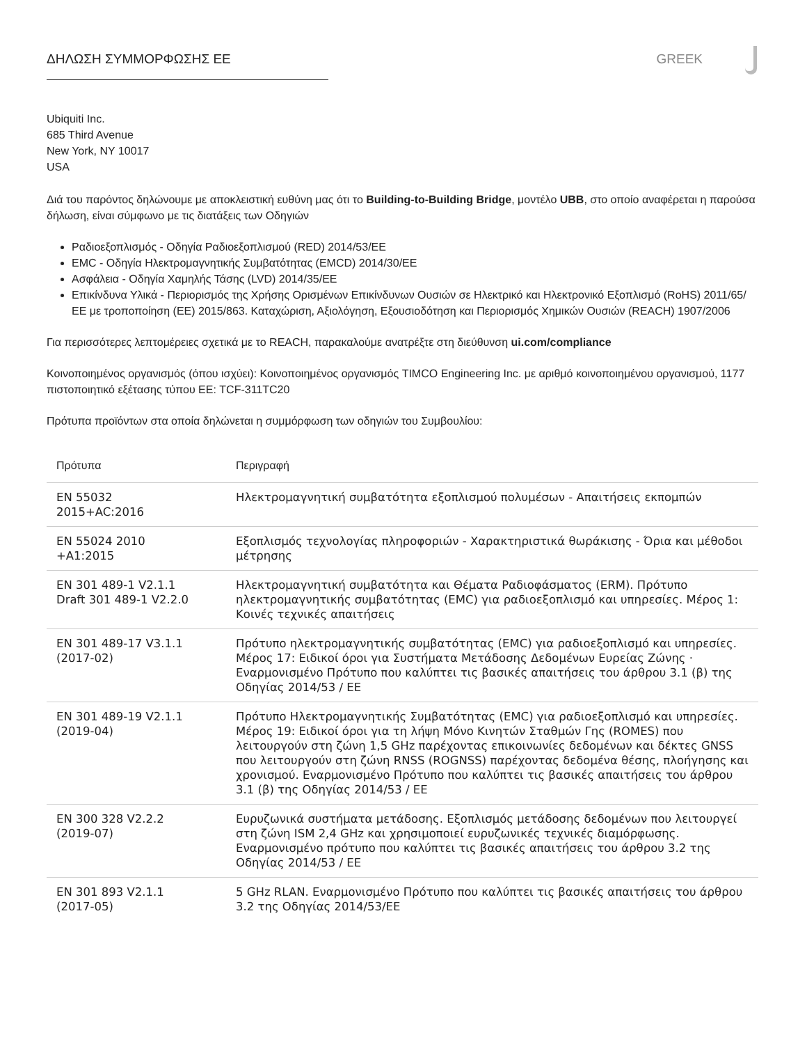ΔΗΛΩΣΗ ΣΥΜΜΟΡΦΩΣΗΣ ΕΕ GREEK
Ubiquiti Inc.
685 Third Avenue
New York, NY 10017
USA
Διά του παρόντος δηλώνουμε με αποκλειστική ευθύνη μας ότι το Building-to-Building Bridge, μοντέλο UBB, στο οποίο αναφέρεται η παρούσα δήλωση, είναι σύμφωνο με τις διατάξεις των Οδηγιών
Ραδιοεξοπλισμός - Οδηγία Ραδιοεξοπλισμού (RED) 2014/53/ΕΕ
EMC - Οδηγία Ηλεκτρομαγνητικής Συμβατότητας (EMCD) 2014/30/ΕΕ
Ασφάλεια - Οδηγία Χαμηλής Τάσης (LVD) 2014/35/ΕΕ
Επικίνδυνα Υλικά - Περιορισμός της Χρήσης Ορισμένων Επικίνδυνων Ουσιών σε Ηλεκτρικό και Ηλεκτρονικό Εξοπλισμό (RoHS) 2011/65/ΕΕ με τροποποίηση (ΕΕ) 2015/863. Καταχώριση, Αξιολόγηση, Εξουσιοδότηση και Περιορισμός Χημικών Ουσιών (REACH) 1907/2006
Για περισσότερες λεπτομέρειες σχετικά με το REACH, παρακαλούμε ανατρέξτε στη διεύθυνση ui.com/compliance
Κοινοποιημένος οργανισμός (όπου ισχύει): Κοινοποιημένος οργανισμός TIMCO Engineering Inc. με αριθμό κοινοποιημένου οργανισμού, 1177 πιστοποιητικό εξέτασης τύπου ΕΕ: TCF-311TC20
Πρότυπα προϊόντων στα οποία δηλώνεται η συμμόρφωση των οδηγιών του Συμβουλίου:
| Πρότυπα | Περιγραφή |
| --- | --- |
| EN 55032 2015+AC:2016 | Ηλεκτρομαγνητική συμβατότητα εξοπλισμού πολυμέσων - Απαιτήσεις εκπομπών |
| EN 55024 2010 +A1:2015 | Εξοπλισμός τεχνολογίας πληροφοριών - Χαρακτηριστικά θωράκισης - Όρια και μέθοδοι μέτρησης |
| EN 301 489-1 V2.1.1 Draft 301 489-1 V2.2.0 | Ηλεκτρομαγνητική συμβατότητα και Θέματα Ραδιοφάσματος (ERM). Πρότυπο ηλεκτρομαγνητικής συμβατότητας (EMC) για ραδιοεξοπλισμό και υπηρεσίες. Μέρος 1: Κοινές τεχνικές απαιτήσεις |
| EN 301 489-17 V3.1.1 (2017-02) | Πρότυπο ηλεκτρομαγνητικής συμβατότητας (EMC) για ραδιοεξοπλισμό και υπηρεσίες. Μέρος 17: Ειδικοί όροι για Συστήματα Μετάδοσης Δεδομένων Ευρείας Ζώνης · Εναρμονισμένο Πρότυπο που καλύπτει τις βασικές απαιτήσεις του άρθρου 3.1 (β) της Οδηγίας 2014/53 / ΕΕ |
| EN 301 489-19 V2.1.1 (2019-04) | Πρότυπο Ηλεκτρομαγνητικής Συμβατότητας (EMC) για ραδιοεξοπλισμό και υπηρεσίες. Μέρος 19: Ειδικοί όροι για τη λήψη Μόνο Κινητών Σταθμών Γης (ROMES) που λειτουργούν στη ζώνη 1,5 GHz παρέχοντας επικοινωνίες δεδομένων και δέκτες GNSS που λειτουργούν στη ζώνη RNSS (ROGNSS) παρέχοντας δεδομένα θέσης, πλοήγησης και χρονισμού. Εναρμονισμένο Πρότυπο που καλύπτει τις βασικές απαιτήσεις του άρθρου 3.1 (β) της Οδηγίας 2014/53 / ΕΕ |
| EN 300 328 V2.2.2 (2019-07) | Ευρυζωνικά συστήματα μετάδοσης. Εξοπλισμός μετάδοσης δεδομένων που λειτουργεί στη ζώνη ISM 2,4 GHz και χρησιμοποιεί ευρυζωνικές τεχνικές διαμόρφωσης. Εναρμονισμένο πρότυπο που καλύπτει τις βασικές απαιτήσεις του άρθρου 3.2 της Οδηγίας 2014/53 / ΕΕ |
| EN 301 893 V2.1.1 (2017-05) | 5 GHz RLAN. Εναρμονισμένο Πρότυπο που καλύπτει τις βασικές απαιτήσεις του άρθρου 3.2 της Οδηγίας 2014/53/ΕΕ |